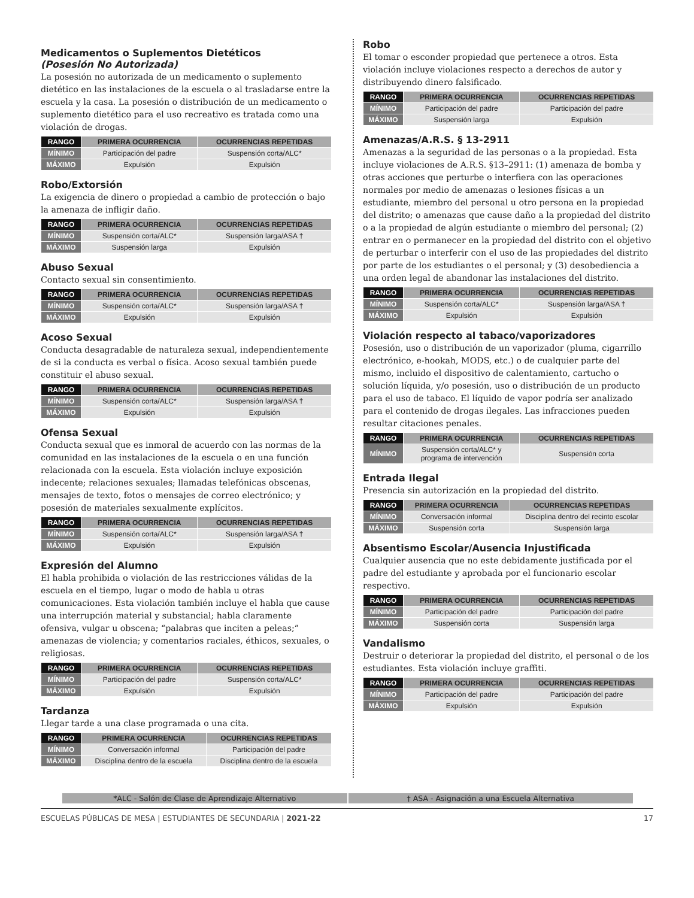Medicamentos o Suplementos Dietéticos
(Posesión No Autorizada)
La posesión no autorizada de un medicamento o suplemento dietético en las instalaciones de la escuela o al trasladarse entre la escuela y la casa. La posesión o distribución de un medicamento o suplemento dietético para el uso recreativo es tratada como una violación de drogas.
| RANGO | PRIMERA OCURRENCIA | OCURRENCIAS REPETIDAS |
| --- | --- | --- |
| MÍNIMO | Participación del padre | Suspensión corta/ALC* |
| MÁXIMO | Expulsión | Expulsión |
Robo/Extorsión
La exigencia de dinero o propiedad a cambio de protección o bajo la amenaza de infligir daño.
| RANGO | PRIMERA OCURRENCIA | OCURRENCIAS REPETIDAS |
| --- | --- | --- |
| MÍNIMO | Suspensión corta/ALC* | Suspensión larga/ASA † |
| MÁXIMO | Suspensión larga | Expulsión |
Abuso Sexual
Contacto sexual sin consentimiento.
| RANGO | PRIMERA OCURRENCIA | OCURRENCIAS REPETIDAS |
| --- | --- | --- |
| MÍNIMO | Suspensión corta/ALC* | Suspensión larga/ASA † |
| MÁXIMO | Expulsión | Expulsión |
Acoso Sexual
Conducta desagradable de naturaleza sexual, independientemente de si la conducta es verbal o física. Acoso sexual también puede constituir el abuso sexual.
| RANGO | PRIMERA OCURRENCIA | OCURRENCIAS REPETIDAS |
| --- | --- | --- |
| MÍNIMO | Suspensión corta/ALC* | Suspensión larga/ASA † |
| MÁXIMO | Expulsión | Expulsión |
Ofensa Sexual
Conducta sexual que es inmoral de acuerdo con las normas de la comunidad en las instalaciones de la escuela o en una función relacionada con la escuela. Esta violación incluye exposición indecente; relaciones sexuales; llamadas telefónicas obscenas, mensajes de texto, fotos o mensajes de correo electrónico; y posesión de materiales sexualmente explícitos.
| RANGO | PRIMERA OCURRENCIA | OCURRENCIAS REPETIDAS |
| --- | --- | --- |
| MÍNIMO | Suspensión corta/ALC* | Suspensión larga/ASA † |
| MÁXIMO | Expulsión | Expulsión |
Expresión del Alumno
El habla prohibida o violación de las restricciones válidas de la escuela en el tiempo, lugar o modo de habla u otras comunicaciones. Esta violación también incluye el habla que cause una interrupción material y substancial; habla claramente ofensiva, vulgar u obscena; “palabras que inciten a peleas;” amenazas de violencia; y comentarios raciales, éthicos, sexuales, o religiosas.
| RANGO | PRIMERA OCURRENCIA | OCURRENCIAS REPETIDAS |
| --- | --- | --- |
| MÍNIMO | Participación del padre | Suspensión corta/ALC* |
| MÁXIMO | Expulsión | Expulsión |
Tardanza
Llegar tarde a una clase programada o una cita.
| RANGO | PRIMERA OCURRENCIA | OCURRENCIAS REPETIDAS |
| --- | --- | --- |
| MÍNIMO | Conversación informal | Participación del padre |
| MÁXIMO | Disciplina dentro de la escuela | Disciplina dentro de la escuela |
Robo
El tomar o esconder propiedad que pertenece a otros. Esta violación incluye violaciones respecto a derechos de autor y distribuyendo dinero falsificado.
| RANGO | PRIMERA OCURRENCIA | OCURRENCIAS REPETIDAS |
| --- | --- | --- |
| MÍNIMO | Participación del padre | Participación del padre |
| MÁXIMO | Suspensión larga | Expulsión |
Amenazas/A.R.S. § 13-2911
Amenazas a la seguridad de las personas o a la propiedad. Esta incluye violaciones de A.R.S. §13–2911: (1) amenaza de bomba y otras acciones que perturbe o interfiera con las operaciones normales por medio de amenazas o lesiones físicas a un estudiante, miembro del personal u otro persona en la propiedad del distrito; o amenazas que cause daño a la propiedad del distrito o a la propiedad de algún estudiante o miembro del personal; (2) entrar en o permanecer en la propiedad del distrito con el objetivo de perturbar o interferir con el uso de las propiedades del distrito por parte de los estudiantes o el personal; y (3) desobediencia a una orden legal de abandonar las instalaciones del distrito.
| RANGO | PRIMERA OCURRENCIA | OCURRENCIAS REPETIDAS |
| --- | --- | --- |
| MÍNIMO | Suspensión corta/ALC* | Suspensión larga/ASA † |
| MÁXIMO | Expulsión | Expulsión |
Violación respecto al tabaco/vaporizadores
Posesión, uso o distribución de un vaporizador (pluma, cigarrillo electrónico, e-hookah, MODS, etc.) o de cualquier parte del mismo, incluido el dispositivo de calentamiento, cartucho o solución líquida, y/o posesión, uso o distribución de un producto para el uso de tabaco. El líquido de vapor podría ser analizado para el contenido de drogas ilegales. Las infracciones pueden resultar citaciones penales.
| RANGO | PRIMERA OCURRENCIA | OCURRENCIAS REPETIDAS |
| --- | --- | --- |
| MÍNIMO | Suspensión corta/ALC* y programa de intervención | Suspensión corta |
Entrada Ilegal
Presencia sin autorización en la propiedad del distrito.
| RANGO | PRIMERA OCURRENCIA | OCURRENCIAS REPETIDAS |
| --- | --- | --- |
| MÍNIMO | Conversación informal | Disciplina dentro del recinto escolar |
| MÁXIMO | Suspensión corta | Suspensión larga |
Absentismo Escolar/Ausencia Injustificada
Cualquier ausencia que no este debidamente justificada por el padre del estudiante y aprobada por el funcionario escolar respectivo.
| RANGO | PRIMERA OCURRENCIA | OCURRENCIAS REPETIDAS |
| --- | --- | --- |
| MÍNIMO | Participación del padre | Participación del padre |
| MÁXIMO | Suspensión corta | Suspensión larga |
Vandalismo
Destruir o deteriorar la propiedad del distrito, el personal o de los estudiantes. Esta violación incluye graffiti.
| RANGO | PRIMERA OCURRENCIA | OCURRENCIAS REPETIDAS |
| --- | --- | --- |
| MÍNIMO | Participación del padre | Participación del padre |
| MÁXIMO | Expulsión | Expulsión |
*ALC - Salón de Clase de Aprendizaje Alternativo
† ASA - Asignación a una Escuela Alternativa
ESCUELAS PÚBLICAS DE MESA | ESTUDIANTES DE SECUNDARIA | 2021-22 17